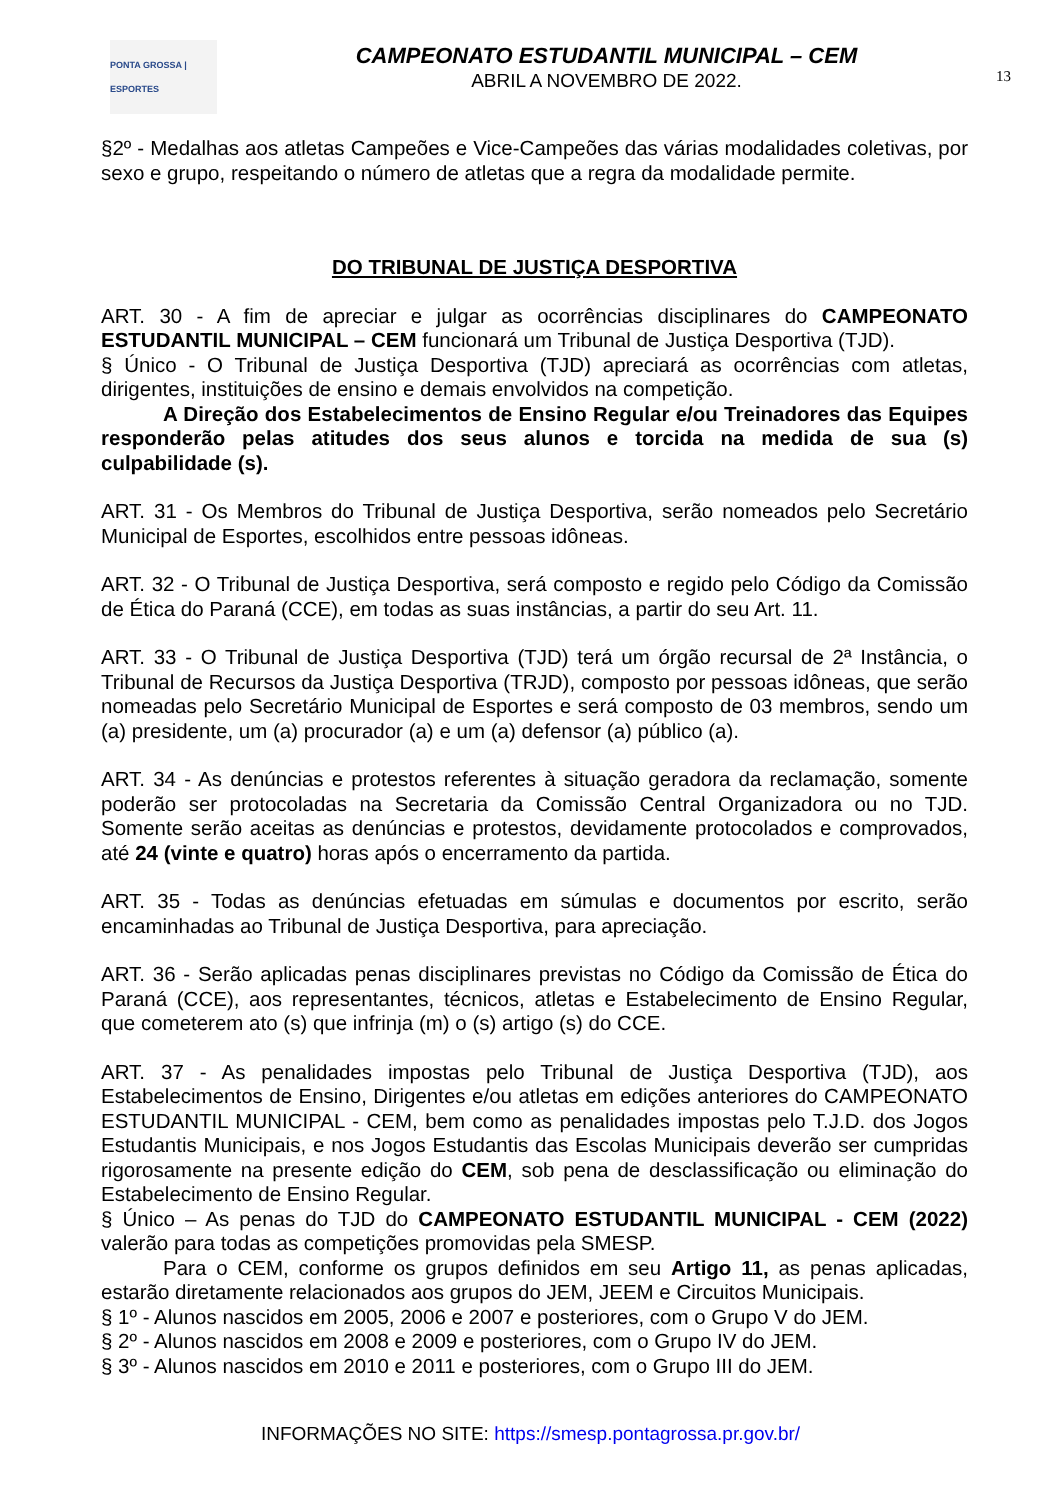PONTA GROSSA | ESPORTES
CAMPEONATO ESTUDANTIL MUNICIPAL – CEM
ABRIL A NOVEMBRO DE 2022.
13
§2º - Medalhas aos atletas Campeões e Vice-Campeões das várias modalidades coletivas, por sexo e grupo, respeitando o número de atletas que a regra da modalidade permite.
DO TRIBUNAL DE JUSTIÇA DESPORTIVA
ART. 30 - A fim de apreciar e julgar as ocorrências disciplinares do CAMPEONATO ESTUDANTIL MUNICIPAL – CEM funcionará um Tribunal de Justiça Desportiva (TJD).
§ Único - O Tribunal de Justiça Desportiva (TJD) apreciará as ocorrências com atletas, dirigentes, instituições de ensino e demais envolvidos na competição.
A Direção dos Estabelecimentos de Ensino Regular e/ou Treinadores das Equipes responderão pelas atitudes dos seus alunos e torcida na medida de sua (s) culpabilidade (s).
ART. 31 - Os Membros do Tribunal de Justiça Desportiva, serão nomeados pelo Secretário Municipal de Esportes, escolhidos entre pessoas idôneas.
ART. 32 - O Tribunal de Justiça Desportiva, será composto e regido pelo Código da Comissão de Ética do Paraná (CCE), em todas as suas instâncias, a partir do seu Art. 11.
ART. 33 - O Tribunal de Justiça Desportiva (TJD) terá um órgão recursal de 2ª Instância, o Tribunal de Recursos da Justiça Desportiva (TRJD), composto por pessoas idôneas, que serão nomeadas pelo Secretário Municipal de Esportes e será composto de 03 membros, sendo um (a) presidente, um (a) procurador (a) e um (a) defensor (a) público (a).
ART. 34 - As denúncias e protestos referentes à situação geradora da reclamação, somente poderão ser protocoladas na Secretaria da Comissão Central Organizadora ou no TJD. Somente serão aceitas as denúncias e protestos, devidamente protocolados e comprovados, até 24 (vinte e quatro) horas após o encerramento da partida.
ART. 35 - Todas as denúncias efetuadas em súmulas e documentos por escrito, serão encaminhadas ao Tribunal de Justiça Desportiva, para apreciação.
ART. 36 - Serão aplicadas penas disciplinares previstas no Código da Comissão de Ética do Paraná (CCE), aos representantes, técnicos, atletas e Estabelecimento de Ensino Regular, que cometerem ato (s) que infrinja (m) o (s) artigo (s) do CCE.
ART. 37 - As penalidades impostas pelo Tribunal de Justiça Desportiva (TJD), aos Estabelecimentos de Ensino, Dirigentes e/ou atletas em edições anteriores do CAMPEONATO ESTUDANTIL MUNICIPAL - CEM, bem como as penalidades impostas pelo T.J.D. dos Jogos Estudantis Municipais, e nos Jogos Estudantis das Escolas Municipais deverão ser cumpridas rigorosamente na presente edição do CEM, sob pena de desclassificação ou eliminação do Estabelecimento de Ensino Regular.
§ Único – As penas do TJD do CAMPEONATO ESTUDANTIL MUNICIPAL - CEM (2022) valerão para todas as competições promovidas pela SMESP.
Para o CEM, conforme os grupos definidos em seu Artigo 11, as penas aplicadas, estarão diretamente relacionados aos grupos do JEM, JEEM e Circuitos Municipais.
§ 1º - Alunos nascidos em 2005, 2006 e 2007 e posteriores, com o Grupo V do JEM.
§ 2º - Alunos nascidos em 2008 e 2009 e posteriores, com o Grupo IV do JEM.
§ 3º - Alunos nascidos em 2010 e 2011 e posteriores, com o Grupo III do JEM.
INFORMAÇÕES NO SITE: https://smesp.pontagrossa.pr.gov.br/